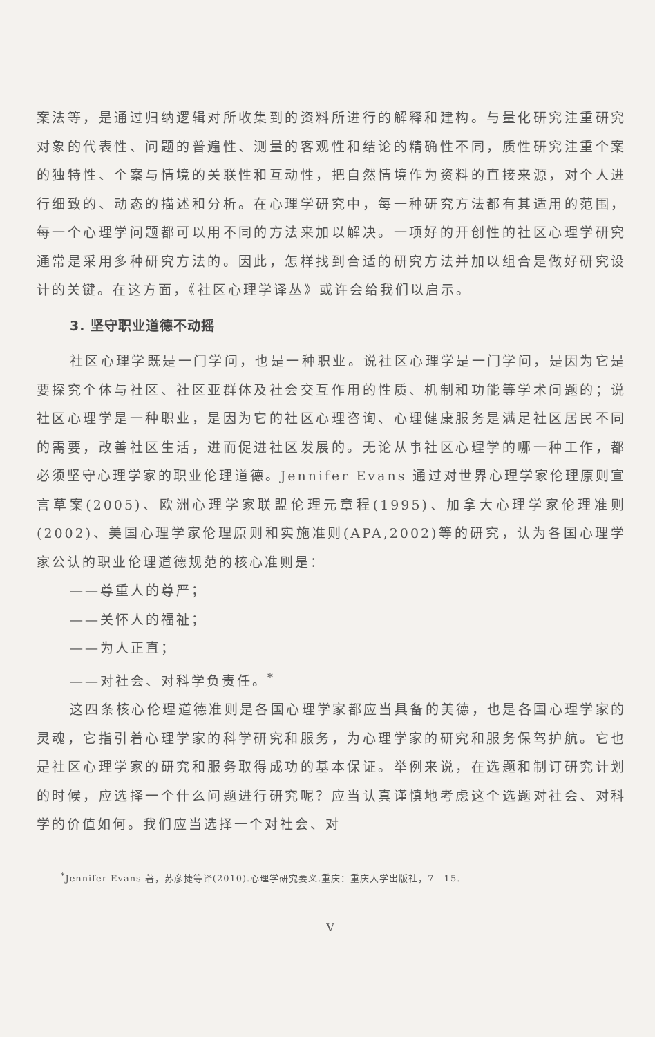案法等，是通过归纳逻辑对所收集到的资料所进行的解释和建构。与量化研究注重研究对象的代表性、问题的普遍性、测量的客观性和结论的精确性不同，质性研究注重个案的独特性、个案与情境的关联性和互动性，把自然情境作为资料的直接来源，对个人进行细致的、动态的描述和分析。在心理学研究中，每一种研究方法都有其适用的范围，每一个心理学问题都可以用不同的方法来加以解决。一项好的开创性的社区心理学研究通常是采用多种研究方法的。因此，怎样找到合适的研究方法并加以组合是做好研究设计的关键。在这方面，《社区心理学译丛》或许会给我们以启示。
3. 坚守职业道德不动摇
社区心理学既是一门学问，也是一种职业。说社区心理学是一门学问，是因为它是要探究个体与社区、社区亚群体及社会交互作用的性质、机制和功能等学术问题的；说社区心理学是一种职业，是因为它的社区心理咨询、心理健康服务是满足社区居民不同的需要，改善社区生活，进而促进社区发展的。无论从事社区心理学的哪一种工作，都必须坚守心理学家的职业伦理道德。Jennifer Evans 通过对世界心理学家伦理原则宣言草案(2005)、欧洲心理学家联盟伦理元章程(1995)、加拿大心理学家伦理准则(2002)、美国心理学家伦理原则和实施准则(APA,2002)等的研究，认为各国心理学家公认的职业伦理道德规范的核心准则是：
——尊重人的尊严；
——关怀人的福祉；
——为人正直；
——对社会、对科学负责任。<sup>*</sup>
这四条核心伦理道德准则是各国心理学家都应当具备的美德，也是各国心理学家的灵魂，它指引着心理学家的科学研究和服务，为心理学家的研究和服务保驾护航。它也是社区心理学家的研究和服务取得成功的基本保证。举例来说，在选题和制订研究计划的时候，应选择一个什么问题进行研究呢？应当认真谨慎地考虑这个选题对社会、对科学的价值如何。我们应当选择一个对社会、对
<sup>*</sup> Jennifer Evans 著，苏彦捷等译(2010).心理学研究要义.重庆：重庆大学出版社，7—15.
V